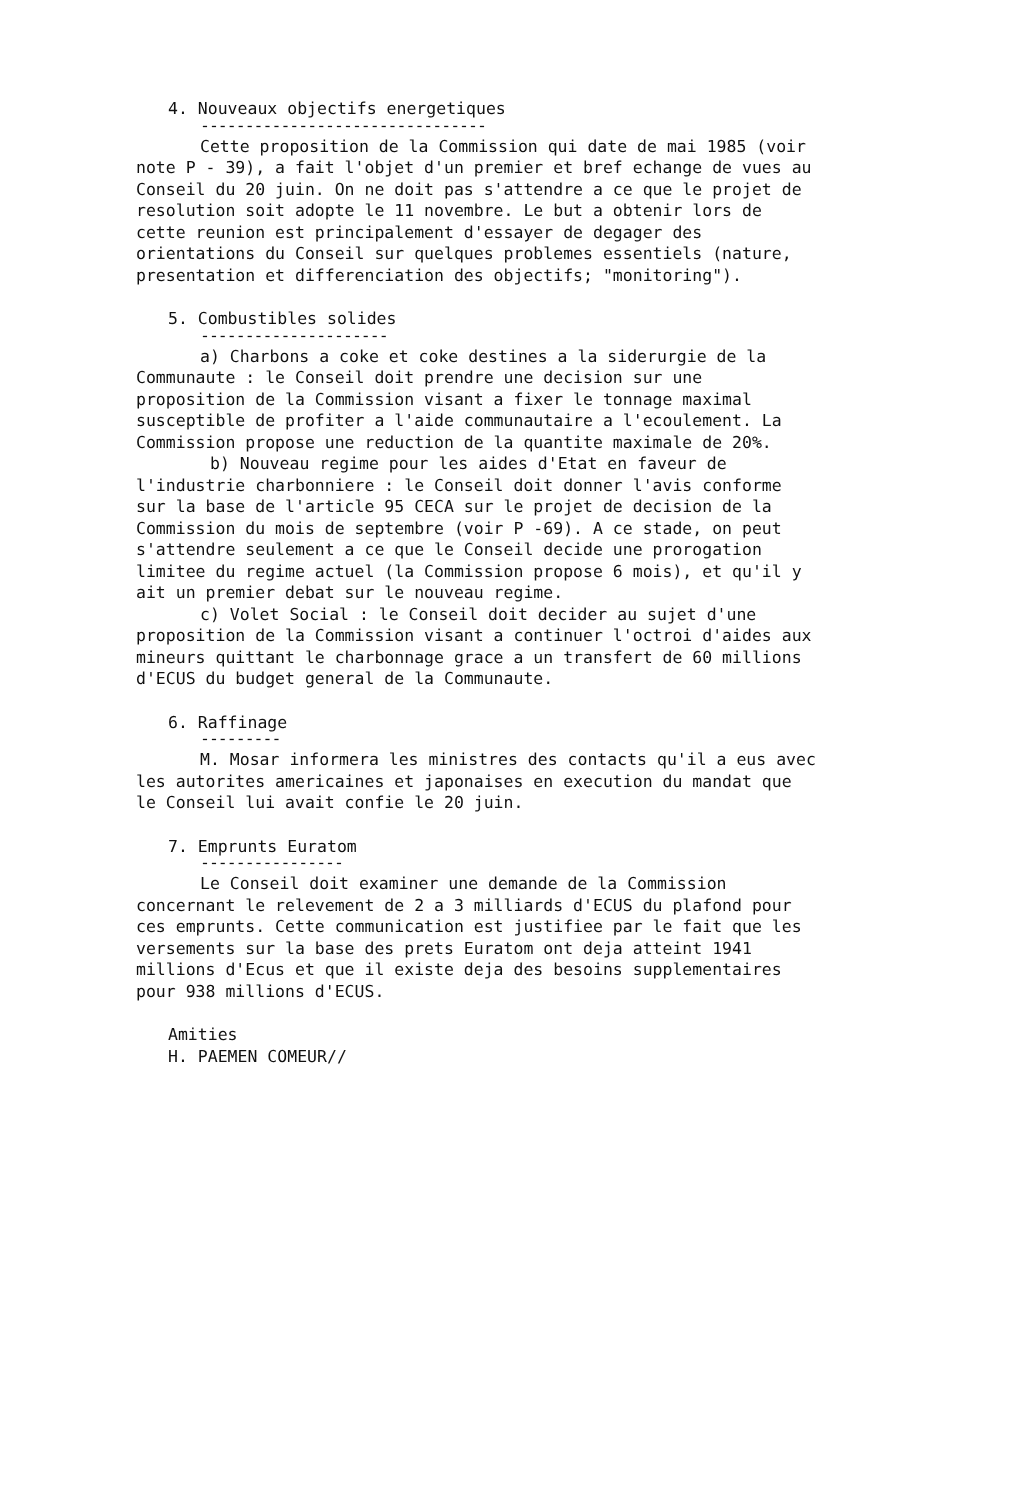4. Nouveaux objectifs energetiques
--------------------------------
Cette proposition de la Commission qui date de mai 1985 (voir note P - 39), a fait l'objet d'un premier et bref echange de vues au Conseil du 20 juin. On ne doit pas s'attendre a ce que le projet de resolution soit adopte le 11 novembre. Le but a obtenir lors de cette reunion est principalement d'essayer de degager des orientations du Conseil sur quelques problemes essentiels (nature, presentation et differenciation des objectifs; "monitoring").
5. Combustibles solides
---------------------
a) Charbons a coke et coke destines a la siderurgie de la Communaute : le Conseil doit prendre une decision sur une proposition de la Commission visant a fixer le tonnage maximal susceptible de profiter a l'aide communautaire a l'ecoulement. La Commission propose une reduction de la quantite maximale de 20%.
b) Nouveau regime pour les aides d'Etat en faveur de l'industrie charbonniere : le Conseil doit donner l'avis conforme sur la base de l'article 95 CECA sur le projet de decision de la Commission du mois de septembre (voir P -69). A ce stade, on peut s'attendre seulement a ce que le Conseil decide une prorogation limitee du regime actuel (la Commission propose 6 mois), et qu'il y ait un premier debat sur le nouveau regime.
c) Volet Social : le Conseil doit decider au sujet d'une proposition de la Commission visant a continuer l'octroi d'aides aux mineurs quittant le charbonnage grace a un transfert de 60 millions d'ECUS du budget general de la Communaute.
6. Raffinage
---------
M. Mosar informera les ministres des contacts qu'il a eus avec les autorites americaines et japonaises en execution du mandat que le Conseil lui avait confie le 20 juin.
7. Emprunts Euratom
----------------
Le Conseil doit examiner une demande de la Commission concernant le relevement de 2 a 3 milliards d'ECUS du plafond pour ces emprunts. Cette communication est justifiee par le fait que les versements sur la base des prets Euratom ont deja atteint 1941 millions d'Ecus et que il existe deja des besoins supplementaires pour 938 millions d'ECUS.
Amities
H. PAEMEN COMEUR//